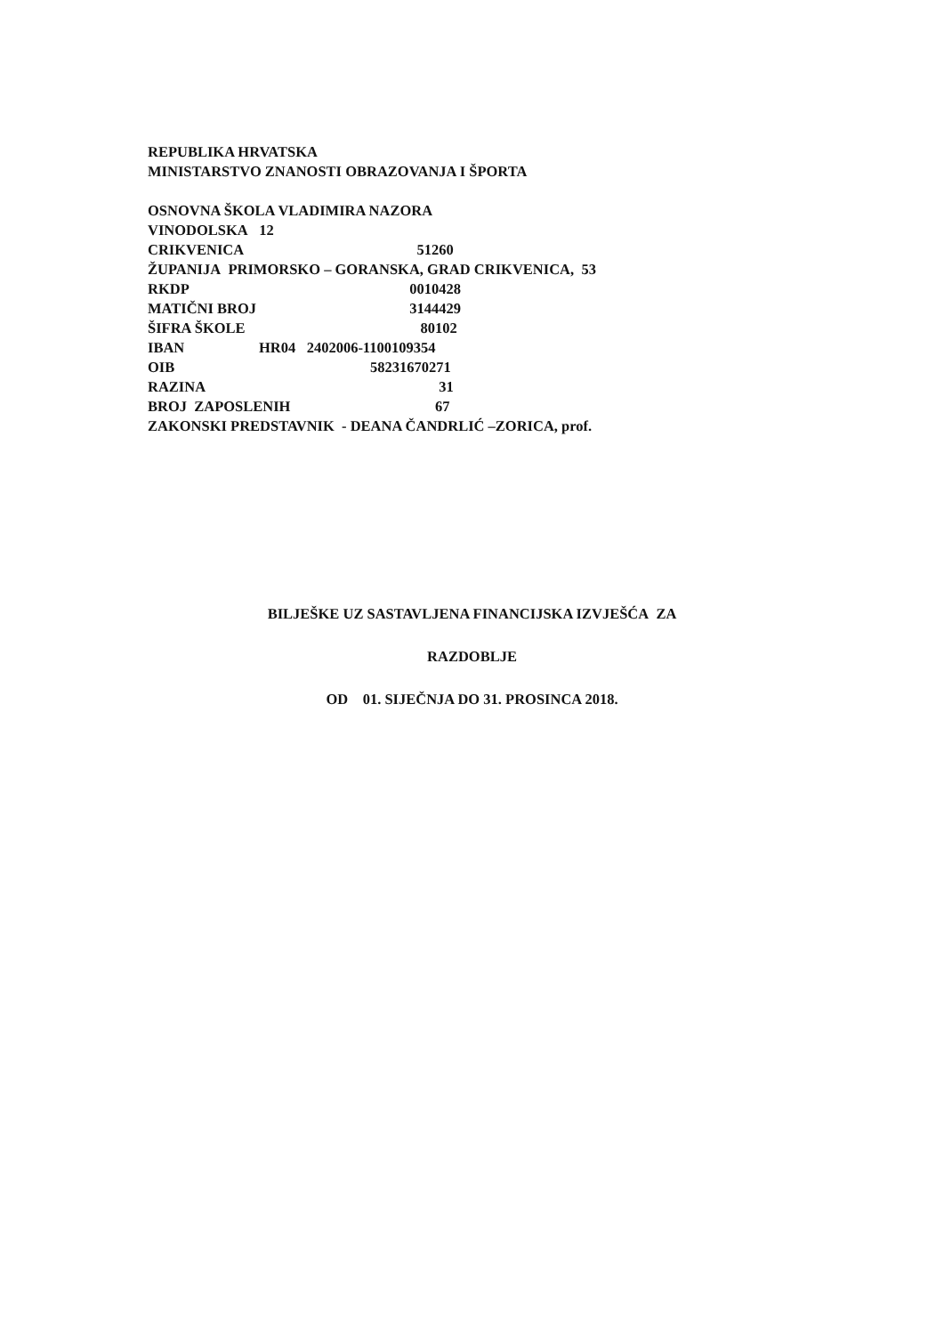REPUBLIKA HRVATSKA
MINISTARSTVO ZNANOSTI OBRAZOVANJA I ŠPORTA
OSNOVNA ŠKOLA VLADIMIRA NAZORA
VINODOLSKA 12
CRIKVENICA 51260
ŽUPANIJA PRIMORSKO – GORANSKA, GRAD CRIKVENICA, 53
RKDP 0010428
MATIČNI BROJ 3144429
ŠIFRA ŠKOLE 80102
IBAN HR04 2402006-1100109354
OIB 58231670271
RAZINA 31
BROJ ZAPOSLENIH 67
ZAKONSKI PREDSTAVNIK - DEANA ČANDRLIĆ –ZORICA, prof.
BILJEŠKE UZ SASTAVLJENA FINANCIJSKA IZVJEŠĆA ZA
RAZDOBLJE
OD 01. SIJEČNJA DO 31. PROSINCA 2018.